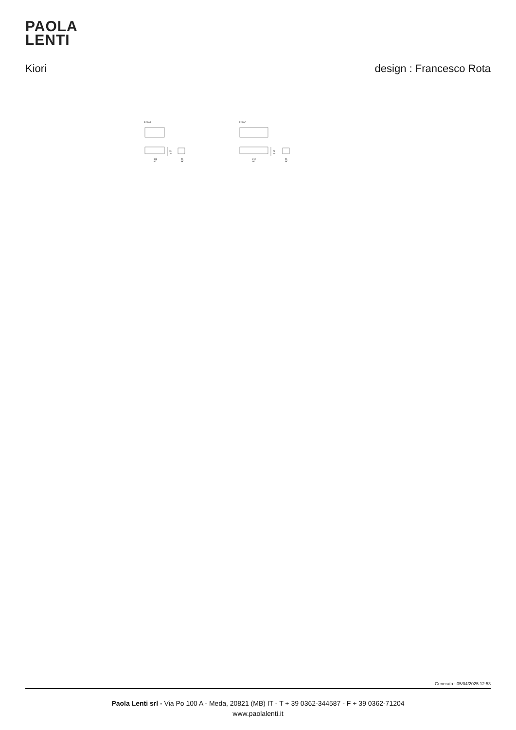PAOLA
LENTI
Kiori design : Francesco Rota
B216B
73
29"
154
60"
86
34"
B216C
73
29"
218
86"
86
34"
Generato : 05/04/2025 12:53
Paola Lenti srl - Via Po 100 A - Meda, 20821 (MB) IT - T + 39 0362-344587 - F + 39 0362-71204
www.paolalenti.it